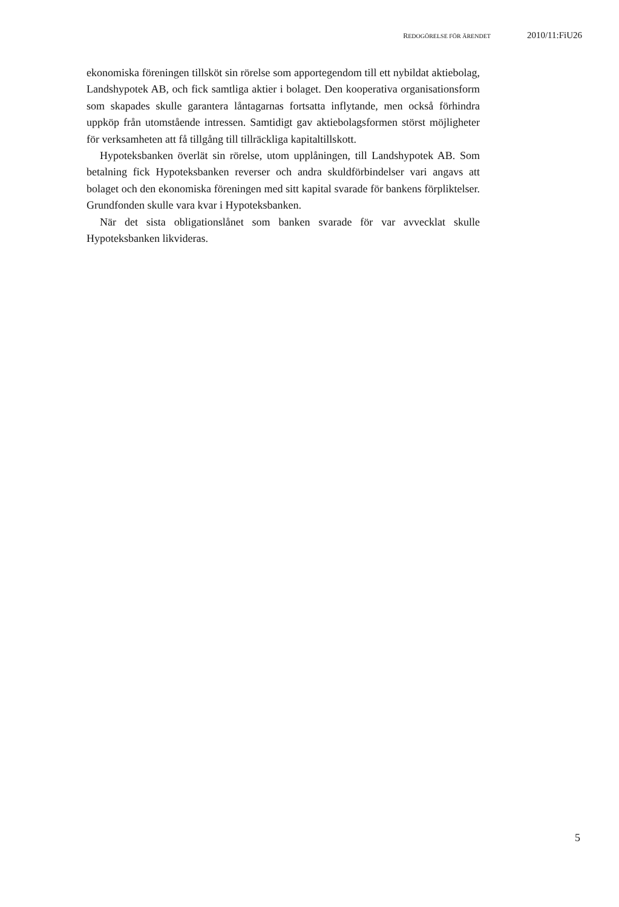REDOGÖRELSE FÖR ÄRENDET 2010/11:FiU26
ekonomiska föreningen tillsköt sin rörelse som apportegendom till ett nybildat aktiebolag, Landshypotek AB, och fick samtliga aktier i bolaget. Den kooperativa organisationsform som skapades skulle garantera låntagarnas fortsatta inflytande, men också förhindra uppköp från utomstående intressen. Samtidigt gav aktiebolagsformen störst möjligheter för verksamheten att få tillgång till tillräckliga kapitaltillskott.
Hypoteksbanken överlät sin rörelse, utom upplåningen, till Landshypotek AB. Som betalning fick Hypoteksbanken reverser och andra skuldförbindelser vari angavs att bolaget och den ekonomiska föreningen med sitt kapital svarade för bankens förpliktelser. Grundfonden skulle vara kvar i Hypoteksbanken.
När det sista obligationslånet som banken svarade för var avvecklat skulle Hypoteksbanken likvideras.
5